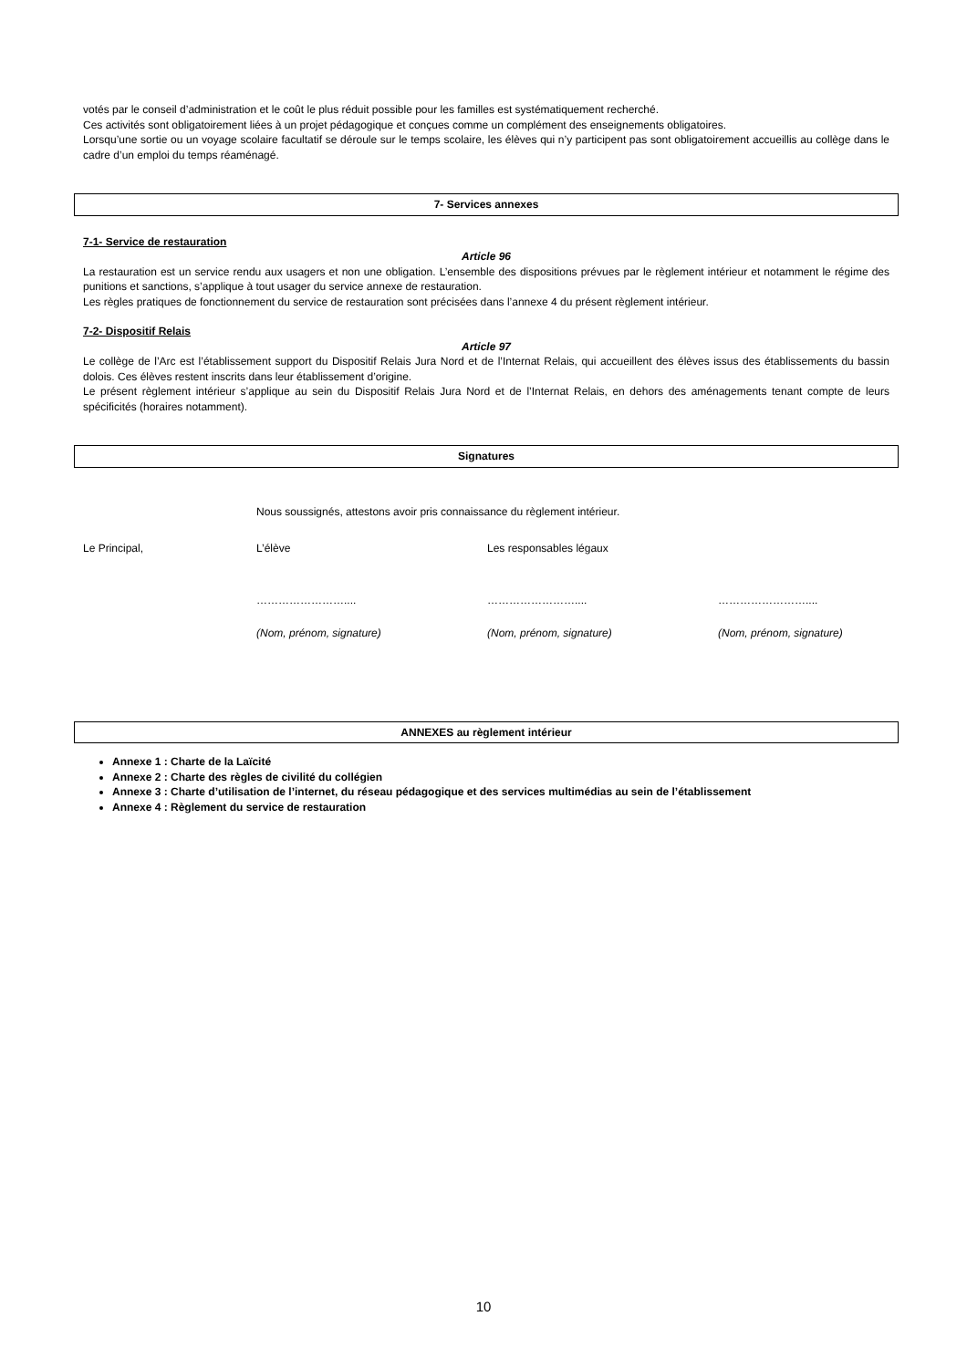votés par le conseil d’administration et le coût le plus réduit possible pour les familles est systématiquement recherché.
Ces activités sont obligatoirement liées à un projet pédagogique et conçues comme un complément des enseignements obligatoires.
Lorsqu’une sortie ou un voyage scolaire facultatif se déroule sur le temps scolaire, les élèves qui n’y participent pas sont obligatoirement accueillis au collège dans le cadre d’un emploi du temps réaménagé.
7- Services annexes
7-1- Service de restauration
Article 96
La restauration est un service rendu aux usagers et non une obligation. L’ensemble des dispositions prévues par le règlement intérieur et notamment le régime des punitions et sanctions, s’applique à tout usager du service annexe de restauration.
Les règles pratiques de fonctionnement du service de restauration sont précisées dans l’annexe 4 du présent règlement intérieur.
7-2- Dispositif Relais
Article 97
Le collège de l’Arc est l’établissement support du Dispositif Relais Jura Nord et de l’Internat Relais, qui accueillent des élèves issus des établissements du bassin dolois. Ces élèves restent inscrits dans leur établissement d’origine.
Le présent règlement intérieur s’applique au sein du Dispositif Relais Jura Nord et de l’Internat Relais, en dehors des aménagements tenant compte de leurs spécificités (horaires notamment).
Signatures
Nous soussignés, attestons avoir pris connaissance du règlement intérieur.
Le Principal, L’élève Les responsables légaux
…………………….... …………………….... ……………………....
(Nom, prénom, signature) (Nom, prénom, signature) (Nom, prénom, signature)
ANNEXES au règlement intérieur
Annexe 1 : Charte de la Laïcité
Annexe 2 : Charte des règles de civilité du collégien
Annexe 3 : Charte d’utilisation de l’internet, du réseau pédagogique et des services multimédias au sein de l’établissement
Annexe 4 : Règlement du service de restauration
10